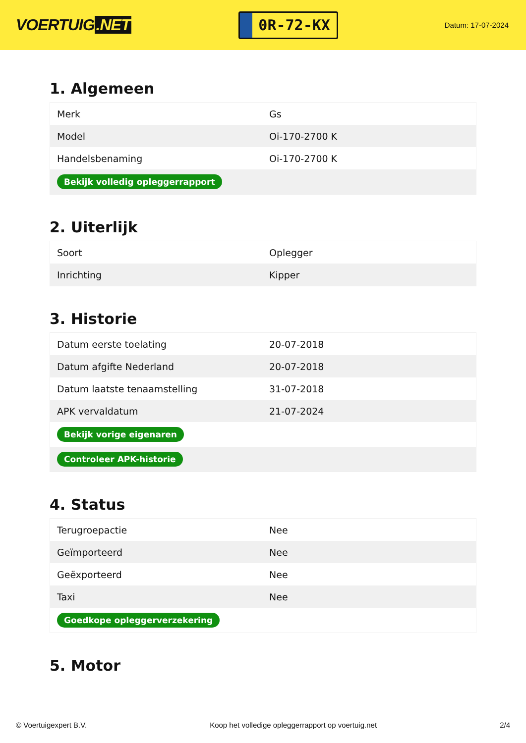VOERTUIG.NET
0R-72-KX
Datum: 17-07-2024
1. Algemeen
| Merk | Gs |
| Model | Oi-170-2700 K |
| Handelsbenaming | Oi-170-2700 K |
| Bekijk volledig opleggerrapport | |
2. Uiterlijk
| Soort | Oplegger |
| Inrichting | Kipper |
3. Historie
| Datum eerste toelating | 20-07-2018 |
| Datum afgifte Nederland | 20-07-2018 |
| Datum laatste tenaamstelling | 31-07-2018 |
| APK vervaldatum | 21-07-2024 |
| Bekijk vorige eigenaren | |
| Controleer APK-historie | |
4. Status
| Terugroepactie | Nee |
| Geïmporteerd | Nee |
| Geëxporteerd | Nee |
| Taxi | Nee |
| Goedkope opleggerverzekering | |
5. Motor
© Voertuigexpert B.V. Koop het volledige opleggerrapport op voertuig.net 2/4